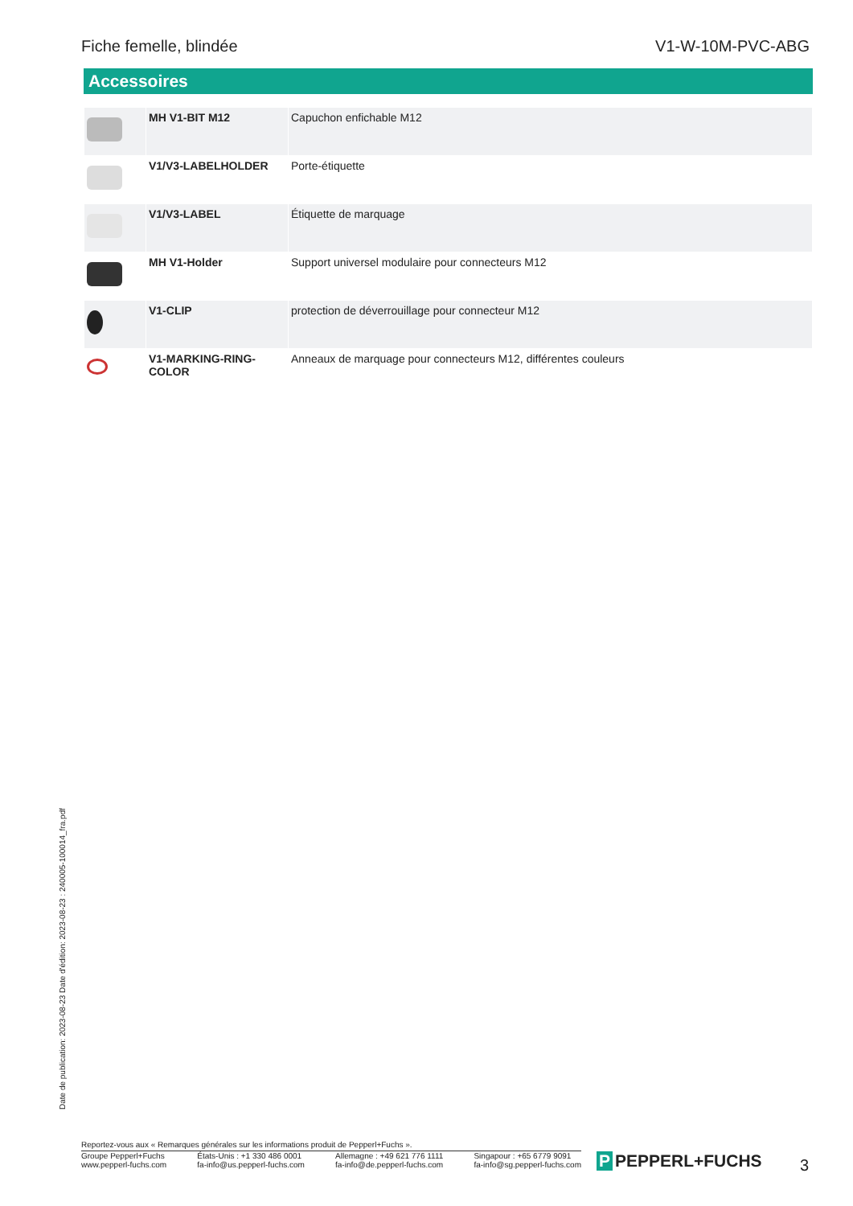Fiche femelle, blindée V1-W-10M-PVC-ABG
Accessoires
| | MH V1-BIT M12 | Capuchon enfichable M12 |
| | V1/V3-LABELHOLDER | Porte-étiquette |
| | V1/V3-LABEL | Étiquette de marquage |
| | MH V1-Holder | Support universel modulaire pour connecteurs M12 |
| | V1-CLIP | protection de déverrouillage pour connecteur M12 |
| | V1-MARKING-RING-COLOR | Anneaux de marquage pour connecteurs M12, différentes couleurs |
Date de publication: 2023-08-23 Date d'édition: 2023-08-23 : 240005-100014_fra.pdf
Reportez-vous aux « Remarques générales sur les informations produit de Pepperl+Fuchs ».
Groupe Pepperl+Fuchs
www.pepperl-fuchs.com
États-Unis : +1 330 486 0001
fa-info@us.pepperl-fuchs.com
Allemagne : +49 621 776 1111
fa-info@de.pepperl-fuchs.com
Singapour : +65 6779 9091
fa-info@sg.pepperl-fuchs.com
P PEPPERL+FUCHS 3